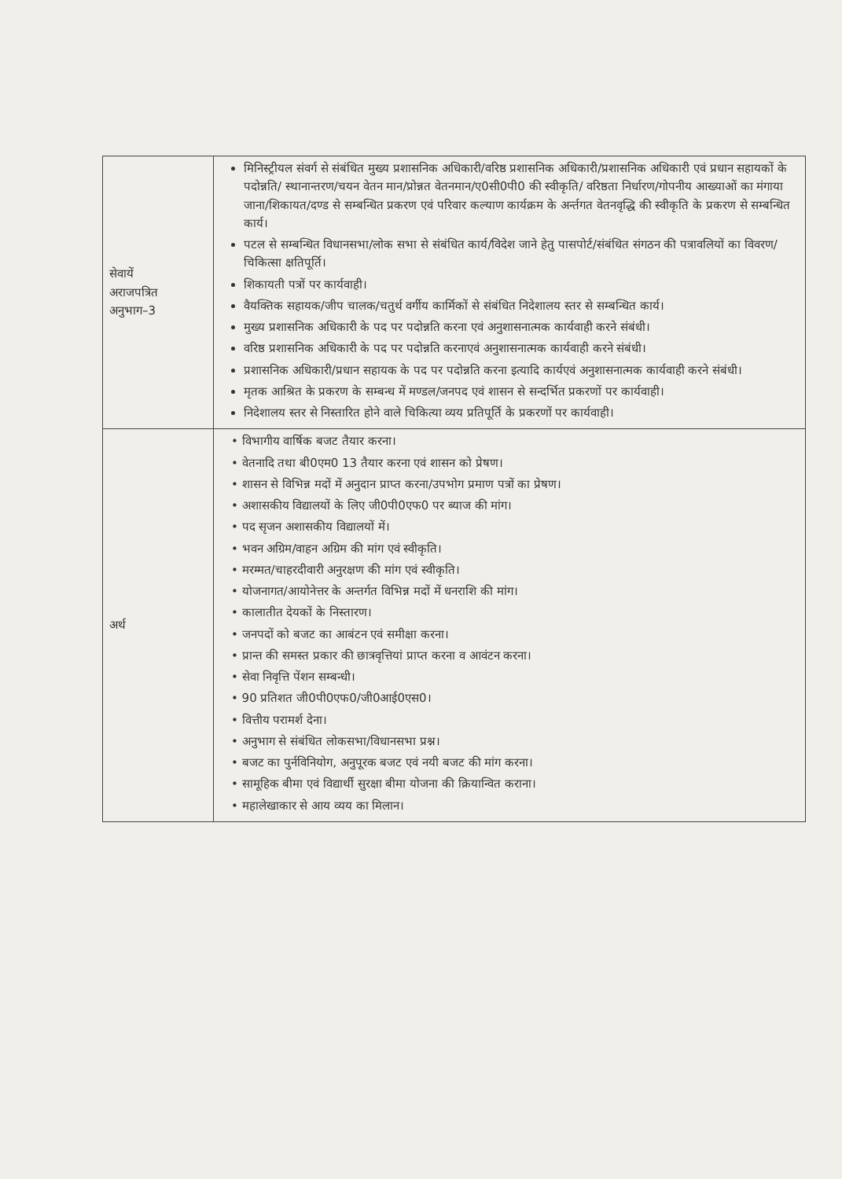| सेवायें अराजपत्रित अनुभाग–3 | मिनिस्ट्रीयल संवर्ग से संबंधित मुख्य प्रशासनिक अधिकारी/वरिष्ठ प्रशासनिक अधिकारी/प्रशासनिक अधिकारी एवं प्रधान सहायकों के पदोन्नति/ स्थानान्तरण/चयन वेतन मान/प्रोन्नत वेतनमान/ए0सी0पी0 की स्वीकृति/ वरिष्ठता निर्धारण/गोपनीय आख्याओं का मंगाया जाना/शिकायत/दण्ड से सम्बन्धित प्रकरण एवं परिवार कल्याण कार्यक्रम के अर्न्तगत वेतनवृद्धि की स्वीकृति के प्रकरण से सम्बन्धित कार्य। पटल से सम्बन्धित विधानसभा/लोक सभा से संबंधित कार्य/विदेश जाने हेतु पासपोर्ट/संबंधित संगठन की पत्रावलियों का विवरण/चिकित्सा क्षतिपूर्ति। शिकायती पत्रों पर कार्यवाही। वैयक्तिक सहायक/जीप चालक/चतुर्थ वर्गीय कार्मिकों से संबंधित निदेशालय स्तर से सम्बन्धित कार्य। मुख्य प्रशासनिक अधिकारी के पद पर पदोन्नति करना एवं अनुशासनात्मक कार्यवाही करने संबंधी। वरिष्ठ प्रशासनिक अधिकारी के पद पर पदोन्नति करनाएवं अनुशासनात्मक कार्यवाही करने संबंधी। प्रशासनिक अधिकारी/प्रधान सहायक के पद पर पदोन्नति करना इत्यादि कार्यएवं अनुशासनात्मक कार्यवाही करने संबंधी। मृतक आश्रित के प्रकरण के सम्बन्ध में मण्डल/जनपद एवं शासन से सन्दर्भित प्रकरणों पर कार्यवाही। निदेशालय स्तर से निस्तारित होने वाले चिकित्या व्यय प्रतिपूर्ति के प्रकरणों पर कार्यवाही। |
| अर्थ | • विभागीय वार्षिक बजट तैयार करना। • वेतनादि तथा बी0एम0 13 तैयार करना एवं शासन को प्रेषण। • शासन से विभिन्न मदों में अनुदान प्राप्त करना/उपभोग प्रमाण पत्रों का प्रेषण। • अशासकीय विद्यालयों के लिए जी0पी0एफ0 पर ब्याज की मांग। • पद सृजन अशासकीय विद्यालयों में। • भवन अग्रिम/वाहन अग्रिम की मांग एवं स्वीकृति। • मरम्मत/चाहरदीवारी अनुरक्षण की मांग एवं स्वीकृति। • योजनागत/आयोनेत्तर के अन्तर्गत विभिन्न मदों में धनराशि की मांग। • कालातीत देयकों के निस्तारण। • जनपदों को बजट का आबंटन एवं समीक्षा करना। • प्रान्त की समस्त प्रकार की छात्रवृत्तियां प्राप्त करना व आवंटन करना। • सेवा निवृत्ति पेंशन सम्बन्धी। • 90 प्रतिशत जी0पी0एफ0/जी0आई0एस0। • वित्तीय परामर्श देना। • अनुभाग से संबंधित लोकसभा/विधानसभा प्रश्न। • बजट का पुर्नविनियोग, अनुपूरक बजट एवं नयी बजट की मांग करना। • सामूहिक बीमा एवं विद्यार्थी सुरक्षा बीमा योजना की क्रियान्वित कराना। • महालेखाकार से आय व्यय का मिलान। |